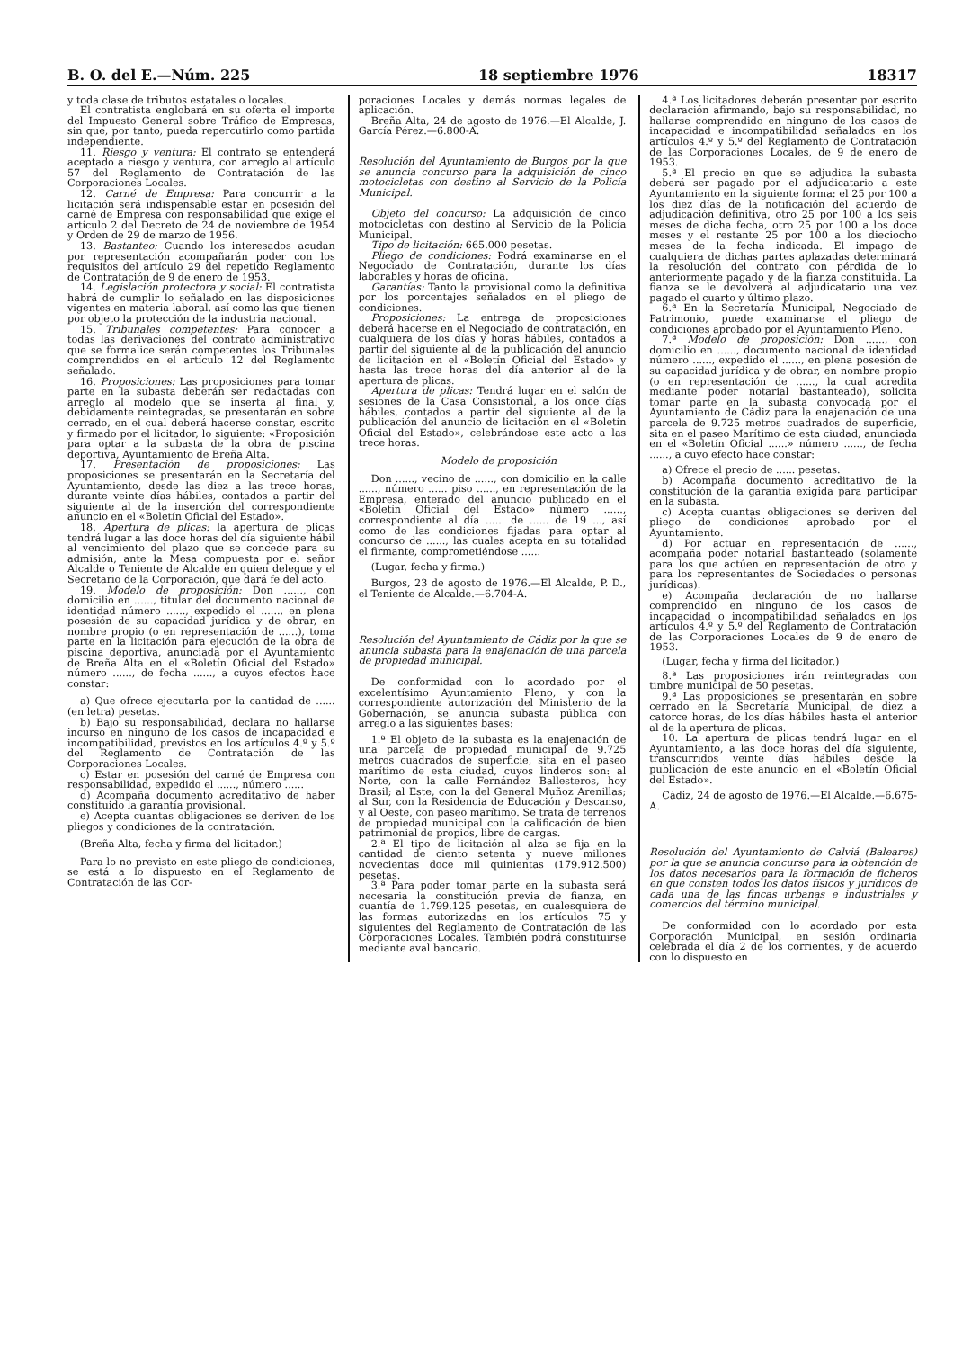B. O. del E.—Núm. 225 18 septiembre 1976 18317
y toda clase de tributos estatales o locales.
El contratista englobará en su oferta el importe del Impuesto General sobre Tráfico de Empresas, sin que, por tanto, pueda repercutirlo como partida independiente.
11. Riesgo y ventura: El contrato se entenderá aceptado a riesgo y ventura, con arreglo al artículo 57 del Reglamento de Contratación de las Corporaciones Locales.
12. Carné de Empresa: Para concurrir a la licitación será indispensable estar en posesión del carné de Empresa con responsabilidad que exige el artículo 2 del Decreto de 24 de noviembre de 1954 y Orden de 29 de marzo de 1956.
13. Bastanteo: Cuando los interesados acudan por representación acompañarán poder con los requisitos del artículo 29 del repetido Reglamento de Contratación de 9 de enero de 1953.
14. Legislación protectora y social: El contratista habrá de cumplir lo señalado en las disposiciones vigentes en materia laboral, así como las que tienen por objeto la protección de la industria nacional.
15. Tribunales competentes: Para conocer a todas las derivaciones del contrato administrativo que se formalice serán competentes los Tribunales comprendidos en el artículo 12 del Reglamento señalado.
16. Proposiciones: Las proposiciones para tomar parte en la subasta deberán ser redactadas con arreglo al modelo que se inserta al final y, debidamente reintegradas, se presentarán en sobre cerrado, en el cual deberá hacerse constar, escrito y firmado por el licitador, lo siguiente: «Proposición para optar a la subasta de la obra de piscina deportiva, Ayuntamiento de Breña Alta.
17. Presentación de proposiciones: Las proposiciones se presentarán en la Secretaría del Ayuntamiento, desde las diez a las trece horas, durante veinte días hábiles, contados a partir del siguiente al de la inserción del correspondiente anuncio en el «Boletín Oficial del Estado».
18. Apertura de plicas: la apertura de plicas tendrá lugar a las doce horas del día siguiente hábil al vencimiento del plazo que se concede para su admisión, ante la Mesa compuesta por el señor Alcalde o Teniente de Alcalde en quien delegue y el Secretario de la Corporación, que dará fe del acto.
19. Modelo de proposición: Don ......, con domicilio en ......, titular del documento nacional de identidad número ......, expedido el ......, en plena posesión de su capacidad jurídica y de obrar, en nombre propio (o en representación de ......), toma parte en la licitación para ejecución de la obra de piscina deportiva, anunciada por el Ayuntamiento de Breña Alta en el «Boletín Oficial del Estado» número ......, de fecha ......, a cuyos efectos hace constar:
a) Que ofrece ejecutarla por la cantidad de ...... (en letra) pesetas.
b) Bajo su responsabilidad, declara no hallarse incurso en ninguno de los casos de incapacidad e incompatibilidad, previstos en los artículos 4.º y 5.º del Reglamento de Contratación de las Corporaciones Locales.
c) Estar en posesión del carné de Empresa con responsabilidad, expedido el ......, número ......
d) Acompaña documento acreditativo de haber constituido la garantía provisional.
e) Acepta cuantas obligaciones se deriven de los pliegos y condiciones de la contratación.
(Breña Alta, fecha y firma del licitador.)
Para lo no previsto en este pliego de condiciones, se está a lo dispuesto en el Reglamento de Contratación de las Cor-
poraciones Locales y demás normas legales de aplicación.
Breña Alta, 24 de agosto de 1976.—El Alcalde, J. García Pérez.—6.800-A.
Resolución del Ayuntamiento de Burgos por la que se anuncia concurso para la adquisición de cinco motocicletas con destino al Servicio de la Policía Municipal.
Objeto del concurso: La adquisición de cinco motocicletas con destino al Servicio de la Policía Municipal.
Tipo de licitación: 665.000 pesetas.
Pliego de condiciones: Podrá examinarse en el Negociado de Contratación, durante los días laborables y horas de oficina.
Garantías: Tanto la provisional como la definitiva por los porcentajes señalados en el pliego de condiciones.
Proposiciones: La entrega de proposiciones deberá hacerse en el Negociado de contratación, en cualquiera de los días y horas hábiles, contados a partir del siguiente al de la publicación del anuncio de licitación en el «Boletín Oficial del Estado» y hasta las trece horas del día anterior al de la apertura de plicas.
Apertura de plicas: Tendrá lugar en el salón de sesiones de la Casa Consistorial, a los once días hábiles, contados a partir del siguiente al de la publicación del anuncio de licitación en el «Boletín Oficial del Estado», celebrándose este acto a las trece horas.
Modelo de proposición
Don ......, vecino de ......, con domicilio en la calle ......, número ...... piso ......, en representación de la Empresa, enterado del anuncio publicado en el «Boletín Oficial del Estado» número ......, correspondiente al día ...... de ...... de 19 ..., así como de las condiciones fijadas para optar al concurso de ......, las cuales acepta en su totalidad el firmante, comprometiéndose ......
(Lugar, fecha y firma.)
Burgos, 23 de agosto de 1976.—El Alcalde, P. D., el Teniente de Alcalde.—6.704-A.
Resolución del Ayuntamiento de Cádiz por la que se anuncia subasta para la enajenación de una parcela de propiedad municipal.
De conformidad con lo acordado por el excelentísimo Ayuntamiento Pleno, y con la correspondiente autorización del Ministerio de la Gobernación, se anuncia subasta pública con arreglo a las siguientes bases:
1.ª El objeto de la subasta es la enajenación de una parcela de propiedad municipal de 9.725 metros cuadrados de superficie, sita en el paseo marítimo de esta ciudad, cuyos linderos son: al Norte, con la calle Fernández Ballesteros, hoy Brasil; al Este, con la del General Muñoz Arenillas; al Sur, con la Residencia de Educación y Descanso, y al Oeste, con paseo marítimo. Se trata de terrenos de propiedad municipal con la calificación de bien patrimonial de propios, libre de cargas.
2.ª El tipo de licitación al alza se fija en la cantidad de ciento setenta y nueve millones novecientas doce mil quinientas (179.912.500) pesetas.
3.ª Para poder tomar parte en la subasta será necesaria la constitución previa de fianza, en cuantía de 1.799.125 pesetas, en cualesquiera de las formas autorizadas en los artículos 75 y siguientes del Reglamento de Contratación de las Corporaciones Locales. También podrá constituirse mediante aval bancario.
4.ª Los licitadores deberán presentar por escrito declaración afirmando, bajo su responsabilidad, no hallarse comprendido en ninguno de los casos de incapacidad e incompatibilidad señalados en los artículos 4.º y 5.º del Reglamento de Contratación de las Corporaciones Locales, de 9 de enero de 1953.
5.ª El precio en que se adjudica la subasta deberá ser pagado por el adjudicatario a este Ayuntamiento en la siguiente forma: el 25 por 100 a los diez días de la notificación del acuerdo de adjudicación definitiva, otro 25 por 100 a los seis meses de dicha fecha, otro 25 por 100 a los doce meses y el restante 25 por 100 a los dieciocho meses de la fecha indicada. El impago de cualquiera de dichas partes aplazadas determinará la resolución del contrato con pérdida de lo anteriormente pagado y de la fianza constituida. La fianza se le devolverá al adjudicatario una vez pagado el cuarto y último plazo.
6.ª En la Secretaría Municipal, Negociado de Patrimonio, puede examinarse el pliego de condiciones aprobado por el Ayuntamiento Pleno.
7.ª Modelo de proposición: Don ......, con domicilio en ......, documento nacional de identidad número ......, expedido el ......, en plena posesión de su capacidad jurídica y de obrar, en nombre propio (o en representación de ......, la cual acredita mediante poder notarial bastanteado), solicita tomar parte en la subasta convocada por el Ayuntamiento de Cádiz para la enajenación de una parcela de 9.725 metros cuadrados de superficie, sita en el paseo Marítimo de esta ciudad, anunciada en el «Boletín Oficial ......» número ......, de fecha ......, a cuyo efecto hace constar:
a) Ofrece el precio de ...... pesetas.
b) Acompaña documento acreditativo de la constitución de la garantía exigida para participar en la subasta.
c) Acepta cuantas obligaciones se deriven del pliego de condiciones aprobado por el Ayuntamiento.
d) Por actuar en representación de ......, acompaña poder notarial bastanteado (solamente para los que actúen en representación de otro y para los representantes de Sociedades o personas jurídicas).
e) Acompaña declaración de no hallarse comprendido en ninguno de los casos de incapacidad o incompatibilidad señalados en los artículos 4.º y 5.º del Reglamento de Contratación de las Corporaciones Locales de 9 de enero de 1953.
(Lugar, fecha y firma del licitador.)
8.ª Las proposiciones irán reintegradas con timbre municipal de 50 pesetas.
9.ª Las proposiciones se presentarán en sobre cerrado en la Secretaría Municipal, de diez a catorce horas, de los días hábiles hasta el anterior al de la apertura de plicas.
10. La apertura de plicas tendrá lugar en el Ayuntamiento, a las doce horas del día siguiente, transcurridos veinte días hábiles desde la publicación de este anuncio en el «Boletín Oficial del Estado».
Cádiz, 24 de agosto de 1976.—El Alcalde.—6.675-A.
Resolución del Ayuntamiento de Calviá (Baleares) por la que se anuncia concurso para la obtención de los datos necesarios para la formación de ficheros en que consten todos los datos físicos y jurídicos de cada una de las fincas urbanas e industriales y comercios del término municipal.
De conformidad con lo acordado por esta Corporación Municipal, en sesión ordinaria celebrada el día 2 de los corrientes, y de acuerdo con lo dispuesto en